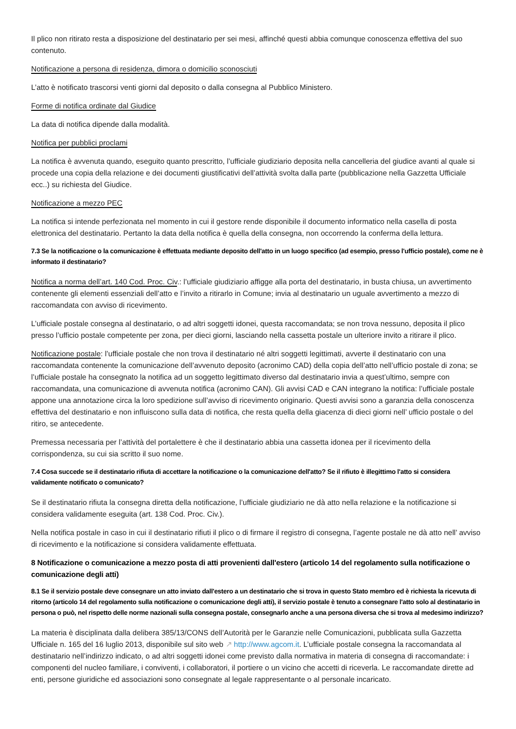Il plico non ritirato resta a disposizione del destinatario per sei mesi, affinché questi abbia comunque conoscenza effettiva del suo contenuto.
Notificazione a persona di residenza, dimora o domicilio sconosciuti
L’atto è notificato trascorsi venti giorni dal deposito o dalla consegna al Pubblico Ministero.
Forme di notifica ordinate dal Giudice
La data di notifica dipende dalla modalità.
Notifica per pubblici proclami
La notifica è avvenuta quando, eseguito quanto prescritto, l’ufficiale giudiziario deposita nella cancelleria del giudice avanti al quale si procede una copia della relazione e dei documenti giustificativi dell’attività svolta dalla parte (pubblicazione nella Gazzetta Ufficiale ecc..) su richiesta del Giudice.
Notificazione a mezzo PEC
La notifica si intende perfezionata nel momento in cui il gestore rende disponibile il documento informatico nella casella di posta elettronica del destinatario. Pertanto la data della notifica è quella della consegna, non occorrendo la conferma della lettura.
7.3 Se la notificazione o la comunicazione è effettuata mediante deposito dell'atto in un luogo specifico (ad esempio, presso l'ufficio postale), come ne è informato il destinatario?
Notifica a norma dell’art. 140 Cod. Proc. Civ.: l’ufficiale giudiziario affigge alla porta del destinatario, in busta chiusa, un avvertimento contenente gli elementi essenziali dell’atto e l’invito a ritirarlo in Comune; invia al destinatario un uguale avvertimento a mezzo di raccomandata con avviso di ricevimento.
L’ufficiale postale consegna al destinatario, o ad altri soggetti idonei, questa raccomandata; se non trova nessuno, deposita il plico presso l’ufficio postale competente per zona, per dieci giorni, lasciando nella cassetta postale un ulteriore invito a ritirare il plico.
Notificazione postale: l’ufficiale postale che non trova il destinatario né altri soggetti legittimati, avverte il destinatario con una raccomandata contenente la comunicazione dell’avvenuto deposito (acronimo CAD) della copia dell’atto nell’ufficio postale di zona; se l’ufficiale postale ha consegnato la notifica ad un soggetto legittimato diverso dal destinatario invia a quest’ultimo, sempre con raccomandata, una comunicazione di avvenuta notifica (acronimo CAN). Gli avvisi CAD e CAN integrano la notifica: l’ufficiale postale appone una annotazione circa la loro spedizione sull’avviso di ricevimento originario. Questi avvisi sono a garanzia della conoscenza effettiva del destinatario e non influiscono sulla data di notifica, che resta quella della giacenza di dieci giorni nell’ ufficio postale o del ritiro, se antecedente.
Premessa necessaria per l’attività del portalettere è che il destinatario abbia una cassetta idonea per il ricevimento della corrispondenza, su cui sia scritto il suo nome.
7.4 Cosa succede se il destinatario rifiuta di accettare la notificazione o la comunicazione dell'atto? Se il rifiuto è illegittimo l'atto si considera validamente notificato o comunicato?
Se il destinatario rifiuta la consegna diretta della notificazione, l’ufficiale giudiziario ne dà atto nella relazione e la notificazione si considera validamente eseguita (art. 138 Cod. Proc. Civ.).
Nella notifica postale in caso in cui il destinatario rifiuti il plico o di firmare il registro di consegna, l’agente postale ne dà atto nell’ avviso di ricevimento e la notificazione si considera validamente effettuata.
8 Notificazione o comunicazione a mezzo posta di atti provenienti dall'estero (articolo 14 del regolamento sulla notificazione o comunicazione degli atti)
8.1 Se il servizio postale deve consegnare un atto inviato dall'estero a un destinatario che si trova in questo Stato membro ed è richiesta la ricevuta di ritorno (articolo 14 del regolamento sulla notificazione o comunicazione degli atti), il servizio postale è tenuto a consegnare l'atto solo al destinatario in persona o può, nel rispetto delle norme nazionali sulla consegna postale, consegnarlo anche a una persona diversa che si trova al medesimo indirizzo?
La materia è disciplinata dalla delibera 385/13/CONS dell’Autorità per le Garanzie nelle Comunicazioni, pubblicata sulla Gazzetta Ufficiale n. 165 del 16 luglio 2013, disponibile sul sito web ↗ http://www.agcom.it. L’ufficiale postale consegna la raccomandata al destinatario nell’indirizzo indicato, o ad altri soggetti idonei come previsto dalla normativa in materia di consegna di raccomandate: i componenti del nucleo familiare, i conviventi, i collaboratori, il portiere o un vicino che accetti di riceverla. Le raccomandate dirette ad enti, persone giuridiche ed associazioni sono consegnate al legale rappresentante o al personale incaricato.